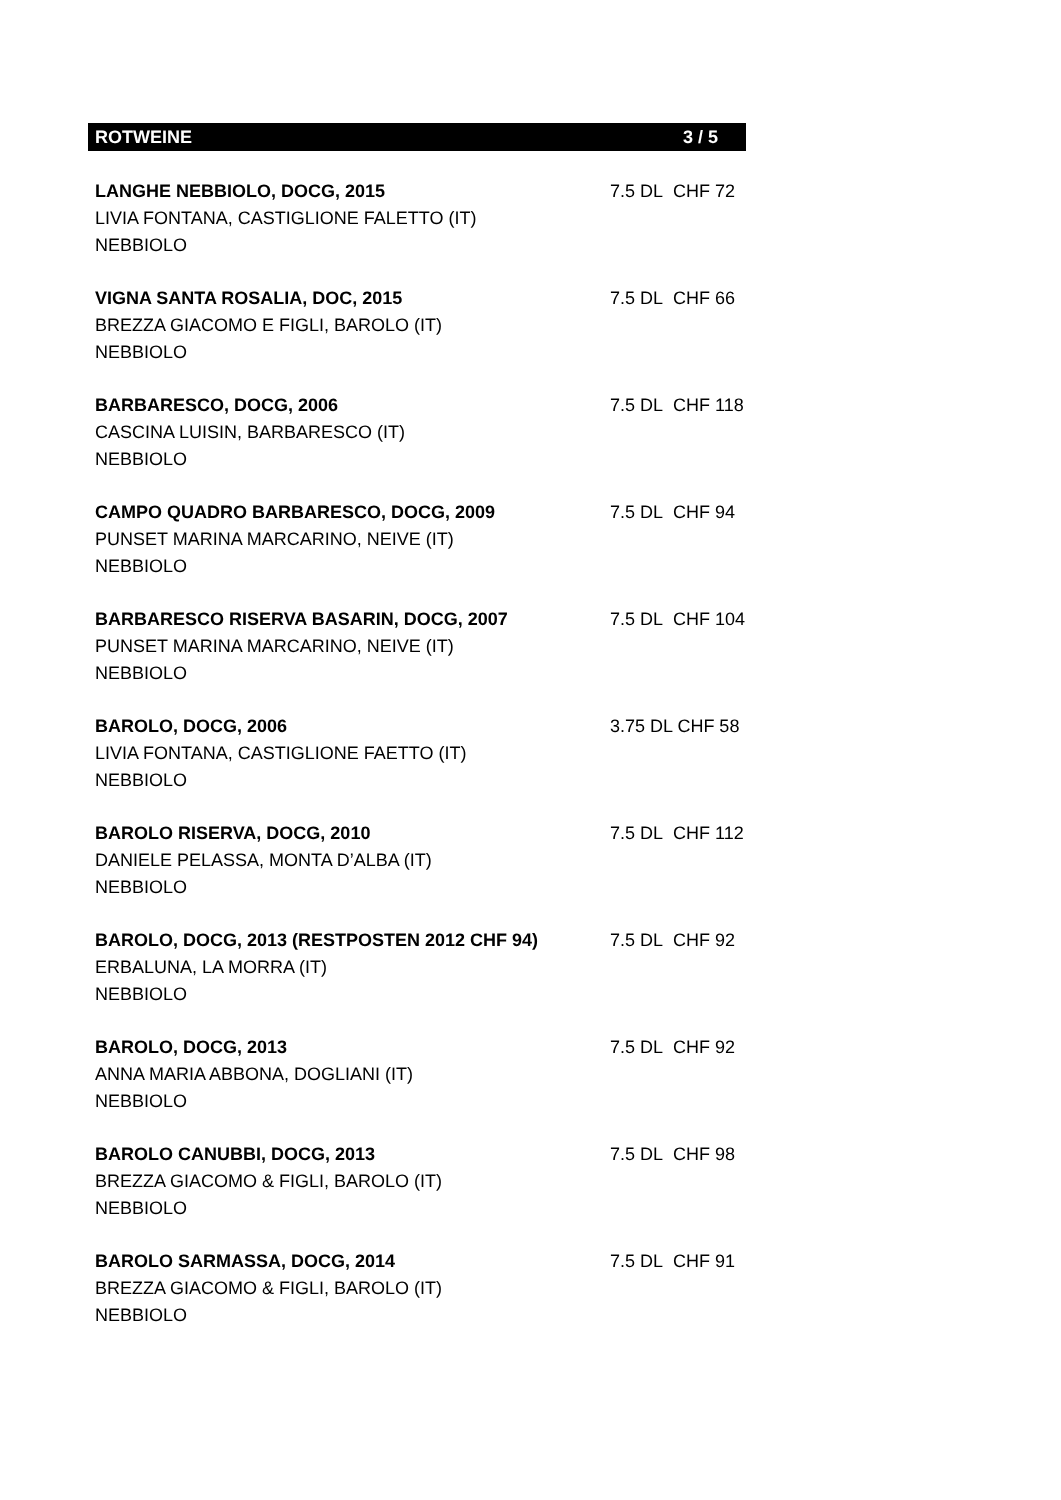ROTWEINE 3 / 5
LANGHE NEBBIOLO, DOCG, 2015 7.5 DL CHF 72
LIVIA FONTANA, CASTIGLIONE FALETTO (IT)
NEBBIOLO
VIGNA SANTA ROSALIA, DOC, 2015 7.5 DL CHF 66
BREZZA GIACOMO E FIGLI, BAROLO (IT)
NEBBIOLO
BARBARESCO, DOCG, 2006 7.5 DL CHF 118
CASCINA LUISIN, BARBARESCO (IT)
NEBBIOLO
CAMPO QUADRO BARBARESCO, DOCG, 2009 7.5 DL CHF 94
PUNSET MARINA MARCARINO, NEIVE (IT)
NEBBIOLO
BARBARESCO RISERVA BASARIN, DOCG, 2007 7.5 DL CHF 104
PUNSET MARINA MARCARINO, NEIVE (IT)
NEBBIOLO
BAROLO, DOCG, 2006 3.75 DL CHF 58
LIVIA FONTANA, CASTIGLIONE FAETTO (IT)
NEBBIOLO
BAROLO RISERVA, DOCG, 2010 7.5 DL CHF 112
DANIELE PELASSA, MONTA D’ALBA (IT)
NEBBIOLO
BAROLO, DOCG, 2013 (RESTPOSTEN 2012 CHF 94) 7.5 DL CHF 92
ERBALUNA, LA MORRA (IT)
NEBBIOLO
BAROLO, DOCG, 2013 7.5 DL CHF 92
ANNA MARIA ABBONA, DOGLIANI (IT)
NEBBIOLO
BAROLO CANUBBI, DOCG, 2013 7.5 DL CHF 98
BREZZA GIACOMO & FIGLI, BAROLO (IT)
NEBBIOLO
BAROLO SARMASSA, DOCG, 2014 7.5 DL CHF 91
BREZZA GIACOMO & FIGLI, BAROLO (IT)
NEBBIOLO